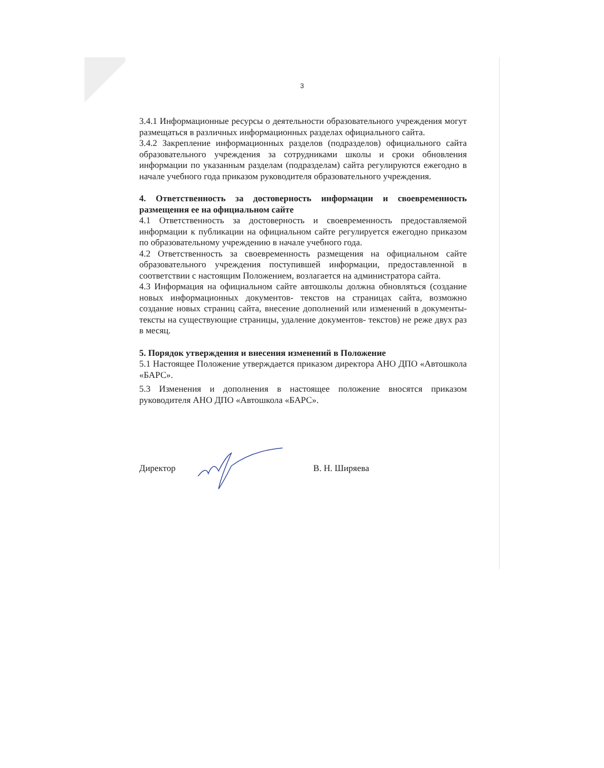3
3.4.1 Информационные ресурсы о деятельности образовательного учреждения могут размещаться в различных информационных разделах официального сайта.
3.4.2 Закрепление информационных разделов (подразделов) официального сайта образовательного учреждения за сотрудниками школы и сроки обновления информации по указанным разделам (подразделам) сайта регулируются ежегодно в начале учебного года приказом руководителя образовательного учреждения.
4. Ответственность за достоверность информации и своевременность размещения ее на официальном сайте
4.1 Ответственность за достоверность и своевременность предоставляемой информации к публикации на официальном сайте регулируется ежегодно приказом по образовательному учреждению в начале учебного года.
4.2 Ответственность за своевременность размещения на официальном сайте образовательного учреждения поступившей информации, предоставленной в соответствии с настоящим Положением, возлагается на администратора сайта.
4.3 Информация на официальном сайте автошколы должна обновляться (создание новых информационных документов- текстов на страницах сайта, возможно создание новых страниц сайта, внесение дополнений или изменений в документы- тексты на существующие страницы, удаление документов- текстов) не реже двух раз в месяц.
5. Порядок утверждения и внесения изменений в Положение
5.1 Настоящее Положение утверждается приказом директора АНО ДПО «Автошкола «БАРС».
5.3 Изменения и дополнения в настоящее положение вносятся приказом руководителя АНО ДПО «Автошкола «БАРС».
Директор В. Н. Ширяева